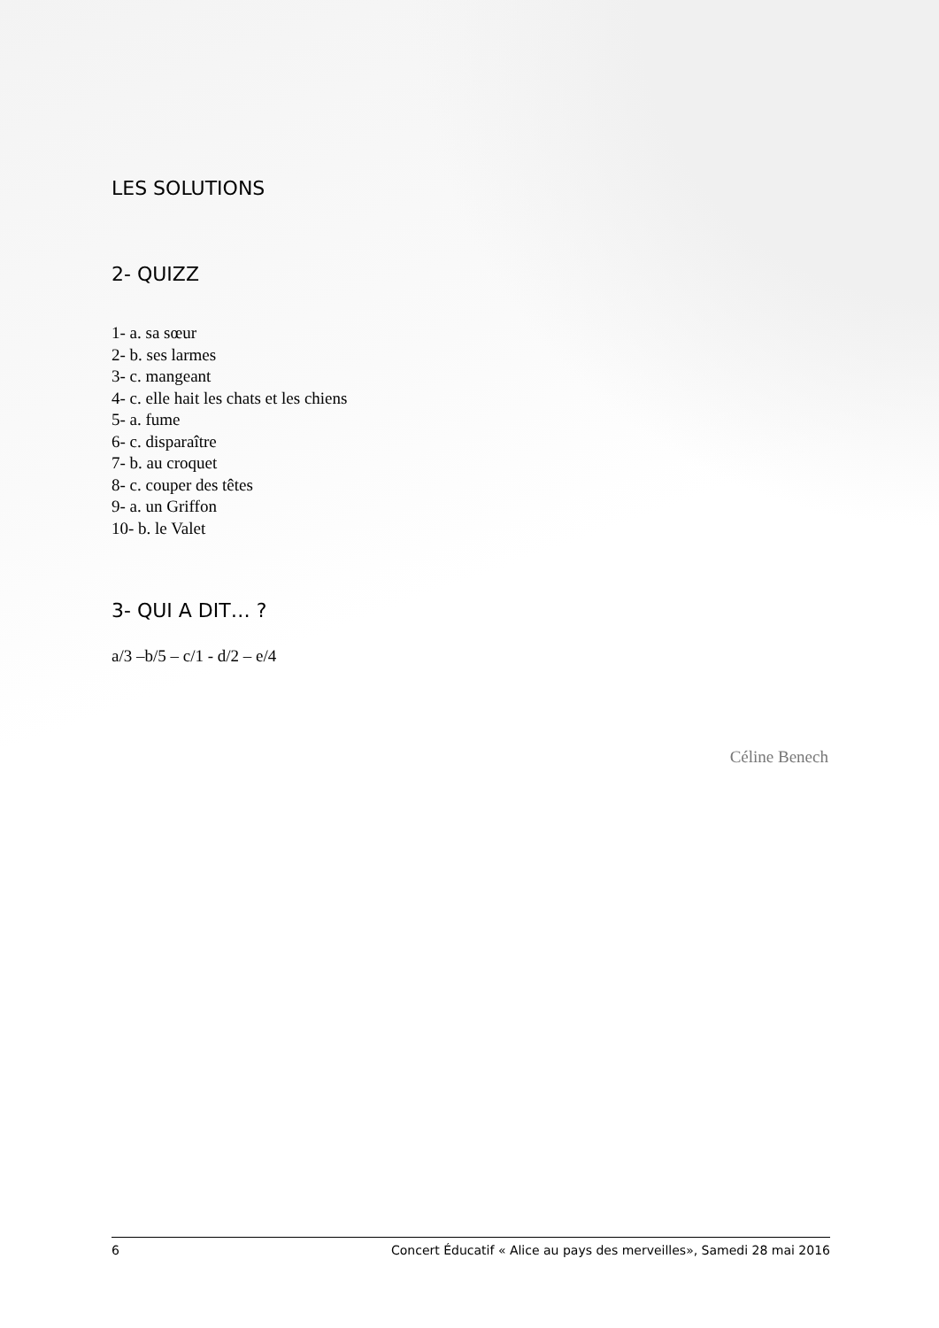LES SOLUTIONS
2- QUIZZ
1- a. sa sœur
2- b. ses larmes
3- c. mangeant
4- c. elle hait les chats et les chiens
5- a. fume
6- c. disparaître
7- b. au croquet
8- c. couper des têtes
9- a. un Griffon
10- b. le Valet
3- QUI A DIT… ?
a/3 –b/5 – c/1 - d/2 – e/4
Céline Benech
6 Concert Éducatif « Alice au pays des merveilles», Samedi 28 mai 2016